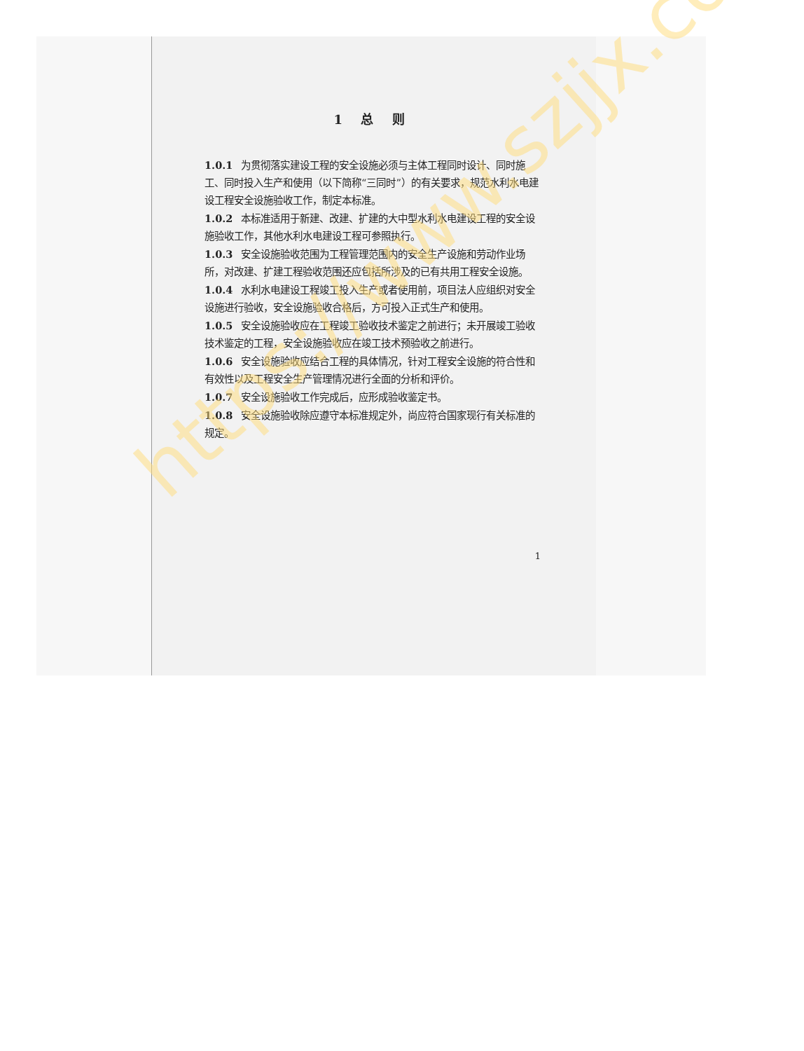1 总 则
1.0.1 为贯彻落实建设工程的安全设施必须与主体工程同时设计、同时施工、同时投入生产和使用（以下简称“三同时”）的有关要求，规范水利水电建设工程安全设施验收工作，制定本标准。
1.0.2 本标准适用于新建、改建、扩建的大中型水利水电建设工程的安全设施验收工作，其他水利水电建设工程可参照执行。
1.0.3 安全设施验收范围为工程管理范围内的安全生产设施和劳动作业场所，对改建、扩建工程验收范围还应包括所涉及的已有共用工程安全设施。
1.0.4 水利水电建设工程竣工投入生产或者使用前，项目法人应组织对安全设施进行验收，安全设施验收合格后，方可投入正式生产和使用。
1.0.5 安全设施验收应在工程竣工验收技术鉴定之前进行；未开展竣工验收技术鉴定的工程，安全设施验收应在竣工技术预验收之前进行。
1.0.6 安全设施验收应结合工程的具体情况，针对工程安全设施的符合性和有效性以及工程安全生产管理情况进行全面的分析和评价。
1.0.7 安全设施验收工作完成后，应形成验收鉴定书。
1.0.8 安全设施验收除应遵守本标准规定外，尚应符合国家现行有关标准的规定。
1
https://www.szjjx.com